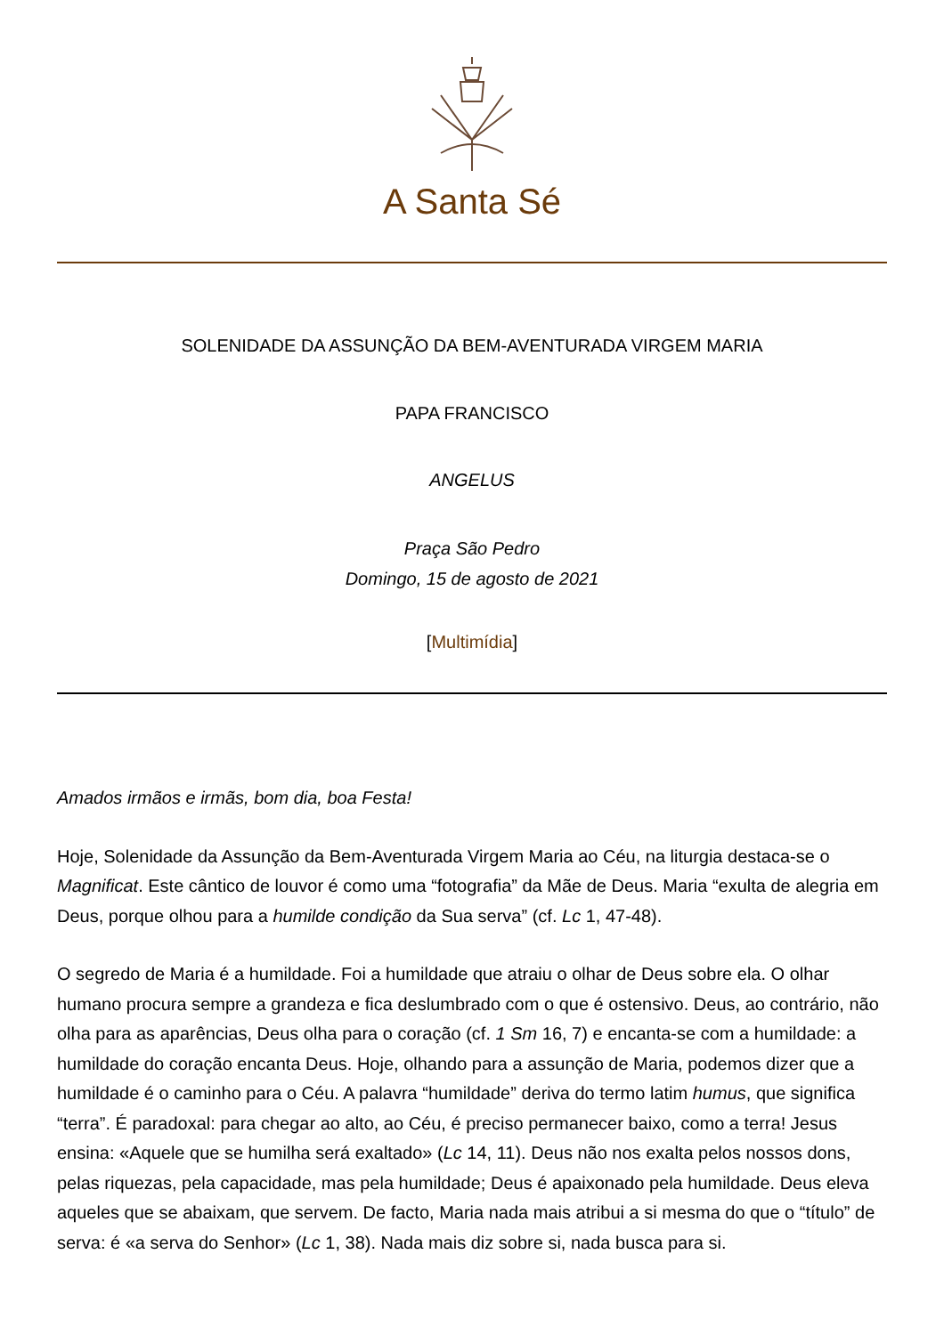A Santa Sé
SOLENIDADE DA ASSUNÇÃO DA BEM-AVENTURADA VIRGEM MARIA
PAPA FRANCISCO
ANGELUS
Praça São Pedro
Domingo, 15 de agosto de 2021
[Multimídia]
Amados irmãos e irmãs, bom dia, boa Festa!
Hoje, Solenidade da Assunção da Bem-Aventurada Virgem Maria ao Céu, na liturgia destaca-se o Magnificat. Este cântico de louvor é como uma “fotografia” da Mãe de Deus. Maria “exulta de alegria em Deus, porque olhou para a humilde condição da Sua serva” (cf. Lc 1, 47-48).
O segredo de Maria é a humildade. Foi a humildade que atraiu o olhar de Deus sobre ela. O olhar humano procura sempre a grandeza e fica deslumbrado com o que é ostensivo. Deus, ao contrário, não olha para as aparências, Deus olha para o coração (cf. 1 Sm 16, 7) e encanta-se com a humildade: a humildade do coração encanta Deus. Hoje, olhando para a assunção de Maria, podemos dizer que a humildade é o caminho para o Céu. A palavra “humildade” deriva do termo latim humus, que significa “terra”. É paradoxal: para chegar ao alto, ao Céu, é preciso permanecer baixo, como a terra! Jesus ensina: «Aquele que se humilha será exaltado» (Lc 14, 11). Deus não nos exalta pelos nossos dons, pelas riquezas, pela capacidade, mas pela humildade; Deus é apaixonado pela humildade. Deus eleva aqueles que se abaixam, que servem. De facto, Maria nada mais atribui a si mesma do que o “título” de serva: é «a serva do Senhor» (Lc 1, 38). Nada mais diz sobre si, nada busca para si.